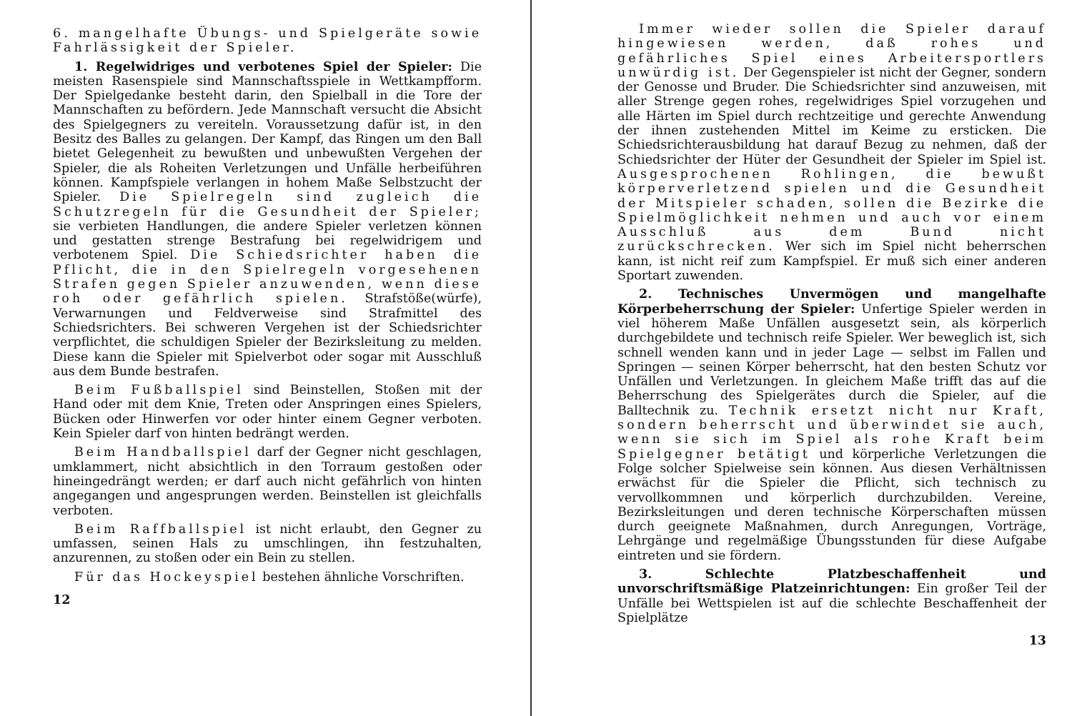6. mangelhafte Übungs- und Spielgeräte sowie Fahrlässigkeit der Spieler.
1. Regelwidriges und verbotenes Spiel der Spieler: Die meisten Rasenspiele sind Mannschaftsspiele in Wettkampfform. Der Spielgedanke besteht darin, den Spielball in die Tore der Mannschaften zu befördern. Jede Mannschaft versucht die Absicht des Spielgegners zu vereiteln. Voraussetzung dafür ist, in den Besitz des Balles zu gelangen. Der Kampf, das Ringen um den Ball bietet Gelegenheit zu bewußten und unbewußten Vergehen der Spieler, die als Roheiten Verletzungen und Unfälle herbeiführen können. Kampfspiele verlangen in hohem Maße Selbstzucht der Spieler. Die Spielregeln sind zugleich die Schutzregeln für die Gesundheit der Spieler; sie verbieten Handlungen, die andere Spieler verletzen können und gestatten strenge Bestrafung bei regelwidrigem und verbotenem Spiel. Die Schiedsrichter haben die Pflicht, die in den Spielregeln vorgesehenen Strafen gegen Spieler anzuwenden, wenn diese roh oder gefährlich spielen. Strafstöße(würfe), Verwarnungen und Feldverweise sind Strafmittel des Schiedsrichters. Bei schweren Vergehen ist der Schiedsrichter verpflichtet, die schuldigen Spieler der Bezirksleitung zu melden. Diese kann die Spieler mit Spielverbot oder sogar mit Ausschluß aus dem Bunde bestrafen.
Beim Fußballspiel sind Beinstellen, Stoßen mit der Hand oder mit dem Knie, Treten oder Anspringen eines Spielers, Bücken oder Hinwerfen vor oder hinter einem Gegner verboten. Kein Spieler darf von hinten bedrängt werden.
Beim Handballspiel darf der Gegner nicht geschlagen, umklammert, nicht absichtlich in den Torraum gestoßen oder hineingedrängt werden; er darf auch nicht gefährlich von hinten angegangen und angesprungen werden. Beinstellen ist gleichfalls verboten.
Beim Raffballspiel ist nicht erlaubt, den Gegner zu umfassen, seinen Hals zu umschlingen, ihn festzuhalten, anzurennen, zu stoßen oder ein Bein zu stellen.
Für das Hockeyspiel bestehen ähnliche Vorschriften.
12
Immer wieder sollen die Spieler darauf hingewiesen werden, daß rohes und gefährliches Spiel eines Arbeitersportlers unwürdig ist. Der Gegenspieler ist nicht der Gegner, sondern der Genosse und Bruder. Die Schiedsrichter sind anzuweisen, mit aller Strenge gegen rohes, regelwidriges Spiel vorzugehen und alle Härten im Spiel durch rechtzeitige und gerechte Anwendung der ihnen zustehenden Mittel im Keime zu ersticken. Die Schiedsrichterausbildung hat darauf Bezug zu nehmen, daß der Schiedsrichter der Hüter der Gesundheit der Spieler im Spiel ist. Ausgesprochenen Rohlingen, die bewußt körperverletzend spielen und die Gesundheit der Mitspieler schaden, sollen die Bezirke die Spielmöglichkeit nehmen und auch vor einem Ausschluß aus dem Bund nicht zurückschrecken. Wer sich im Spiel nicht beherrschen kann, ist nicht reif zum Kampfspiel. Er muß sich einer anderen Sportart zuwenden.
2. Technisches Unvermögen und mangelhafte Körperbeherrschung der Spieler: Unfertige Spieler werden in viel höherem Maße Unfällen ausgesetzt sein, als körperlich durchgebildete und technisch reife Spieler. Wer beweglich ist, sich schnell wenden kann und in jeder Lage — selbst im Fallen und Springen — seinen Körper beherrscht, hat den besten Schutz vor Unfällen und Verletzungen. In gleichem Maße trifft das auf die Beherrschung des Spielgerätes durch die Spieler, auf die Balltechnik zu. Technik ersetzt nicht nur Kraft, sondern beherrscht und überwindet sie auch, wenn sie sich im Spiel als rohe Kraft beim Spielgegner betätigt und körperliche Verletzungen die Folge solcher Spielweise sein können. Aus diesen Verhältnissen erwächst für die Spieler die Pflicht, sich technisch zu vervollkommnen und körperlich durchzubilden. Vereine, Bezirksleitungen und deren technische Körperschaften müssen durch geeignete Maßnahmen, durch Anregungen, Vorträge, Lehrgänge und regelmäßige Übungsstunden für diese Aufgabe eintreten und sie fördern.
3. Schlechte Platzbeschaffenheit und unvorschriftsmäßige Platzeinrichtungen: Ein großer Teil der Unfälle bei Wettspielen ist auf die schlechte Beschaffenheit der Spielplätze
13